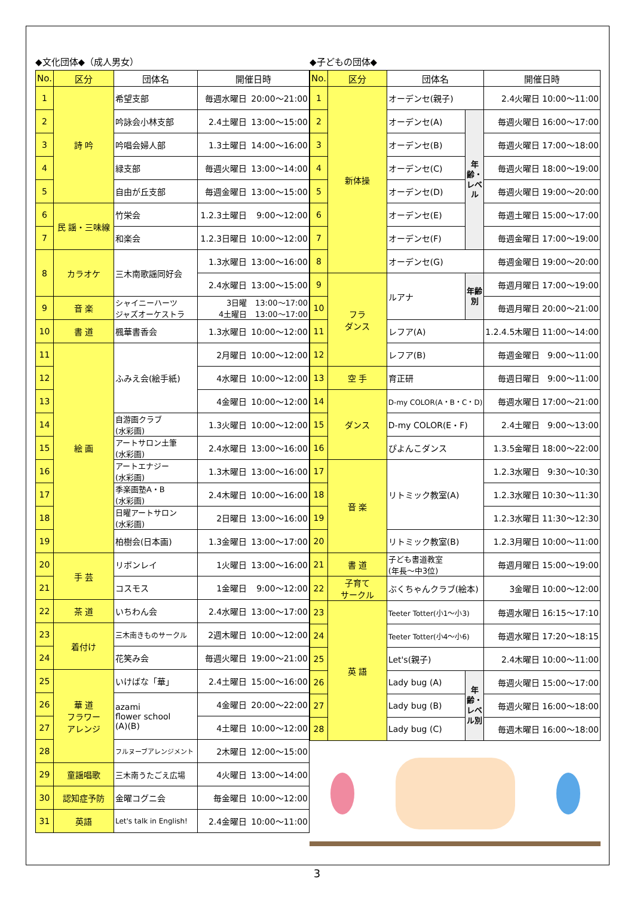◆文化団体◆（成人男女）
| No. | 区分 | 団体名 | 開催日時 | |
| --- | --- | --- | --- | --- |
| 1 | 詩 吟 | 希望支部 | 毎週水曜日 | 20:00～21:00 |
| 2 | | 吟詠会小林支部 | 2.4土曜日 | 13:00～15:00 |
| 3 | | 吟唱会婦人部 | 1.3土曜日 | 14:00～16:00 |
| 4 | | 緑支部 | 毎週火曜日 | 13:00～14:00 |
| 5 | | 自由が丘支部 | 毎週金曜日 | 13:00～15:00 |
| 6 | 民 謡・三味線 | 竹栄会 | 1.2.3土曜日 | 9:00～12:00 |
| 7 | | 和楽会 | 1.2.3日曜日 | 10:00～12:00 |
| 8 | カラオケ | 三木南歌謡同好会 | 1.3水曜日 | 13:00～16:00 |
| | | | 2.4水曜日 | 13:00～15:00 |
| 9 | 音 楽 | シャイニーハーツ ジャズオーケストラ | 3日曜 4土曜日 | 13:00～17:00 13:00～17:00 |
| 10 | 書 道 | 楓華書香会 | 1.3水曜日 | 10:00～12:00 |
| 11 | 絵 画 | ふみえ会(絵手紙) | 2月曜日 | 10:00～12:00 |
| 12 | | | 4水曜日 | 10:00～12:00 |
| 13 | | | 4金曜日 | 10:00～12:00 |
| 14 | | 自游画クラブ (水彩画) | 1.3火曜日 | 10:00～12:00 |
| 15 | | アートサロン土筆 (水彩画) | 2.4水曜日 | 13:00～16:00 |
| 16 | | アートエナジー (水彩画) | 1.3木曜日 | 13:00～16:00 |
| 17 | | 季楽画塾A・B (水彩画) | 2.4木曜日 | 10:00～16:00 |
| 18 | | 日曜アートサロン (水彩画) | 2日曜日 | 13:00～16:00 |
| 19 | | 柏樹会(日本画) | 1.3金曜日 | 13:00～17:00 |
| 20 | 手 芸 | リボンレイ | 1火曜日 | 13:00～16:00 |
| 21 | | コスモス | 1金曜日 | 9:00～12:00 |
| 22 | 茶 道 | いちわん会 | 2.4水曜日 | 13:00～17:00 |
| 23 | 着付け | 三木南きものサークル | 2週木曜日 | 10:00～12:00 |
| 24 | | 花笑み会 | 毎週火曜日 | 19:00～21:00 |
| 25 | 華 道 フラワー アレンジ | いけばな「華」 | 2.4土曜日 | 15:00～16:00 |
| 26 | | azami flower school (A)(B) | 4金曜日 | 20:00～22:00 |
| 27 | | | 4土曜日 | 10:00～12:00 |
| 28 | | フルヌーブアレンジメント | 2木曜日 | 12:00～15:00 |
| 29 | 童謡唱歌 | 三木南うたごえ広場 | 4火曜日 | 13:00～14:00 |
| 30 | 認知症予防 | 金曜コグニ会 | 毎金曜日 | 10:00～12:00 |
| 31 | 英語 | Let's talk in English! | 2.4金曜日 | 10:00～11:00 |
◆子どもの団体◆
| No. | 区分 | 団体名 | | 開催日時 | |
| --- | --- | --- | --- | --- | --- |
| 1 | 新体操 | オーデンセ(親子) | | 2.4火曜日 | 10:00～11:00 |
| 2 | | オーデンセ(A) | 年齢・レベル | 毎週火曜日 | 16:00～17:00 |
| 3 | | オーデンセ(B) | | 毎週火曜日 | 17:00～18:00 |
| 4 | | オーデンセ(C) | | 毎週火曜日 | 18:00～19:00 |
| 5 | | オーデンセ(D) | | 毎週火曜日 | 19:00～20:00 |
| 6 | | オーデンセ(E) | | 毎週土曜日 | 15:00～17:00 |
| 7 | | オーデンセ(F) | | 毎週金曜日 | 17:00～19:00 |
| 8 | | オーデンセ(G) | | 毎週金曜日 | 19:00～20:00 |
| 9 | フラ ダンス | ルアナ | 年齢別 | 毎週月曜日 | 17:00～19:00 |
| 10 | | | | 毎週月曜日 | 20:00～21:00 |
| 11 | | レフア(A) | | 1.2.4.5木曜日 | 11:00～14:00 |
| 12 | | レフア(B) | | 毎週金曜日 | 9:00～11:00 |
| 13 | 空 手 | 育正研 | | 毎週日曜日 | 9:00～11:00 |
| 14 | ダンス | D-my COLOR(A・B・C・D) | | 毎週水曜日 | 17:00～21:00 |
| 15 | | D-my COLOR(E・F) | | 2.4土曜日 | 9:00～13:00 |
| 16 | | ぴよんこダンス | | 1.3.5金曜日 | 18:00～22:00 |
| 17 | 音 楽 | リトミック教室(A) | | 1.2.3水曜日 | 9:30～10:30 |
| 18 | | | | 1.2.3水曜日 | 10:30～11:30 |
| 19 | | | | 1.2.3水曜日 | 11:30～12:30 |
| 20 | | リトミック教室(B) | | 1.2.3月曜日 | 10:00～11:00 |
| 21 | 書 道 | 子ども書道教室 (年長～中3位) | | 毎週月曜日 | 15:00～19:00 |
| 22 | 子育て サークル | ぶくちゃんクラブ(絵本) | | 3金曜日 | 10:00～12:00 |
| 23 | 英 語 | Teeter Totter(小1～小3) | | 毎週水曜日 | 16:15～17:10 |
| 24 | | Teeter Totter(小4～小6) | | 毎週水曜日 | 17:20～18:15 |
| 25 | | Let's(親子) | | 2.4木曜日 | 10:00～11:00 |
| 26 | | Lady bug (A) | 年齢・レベル別 | 毎週火曜日 | 15:00～17:00 |
| 27 | | Lady bug (B) | | 毎週火曜日 | 16:00～18:00 |
| 28 | | Lady bug (C) | | 毎週木曜日 | 16:00～18:00 |
3